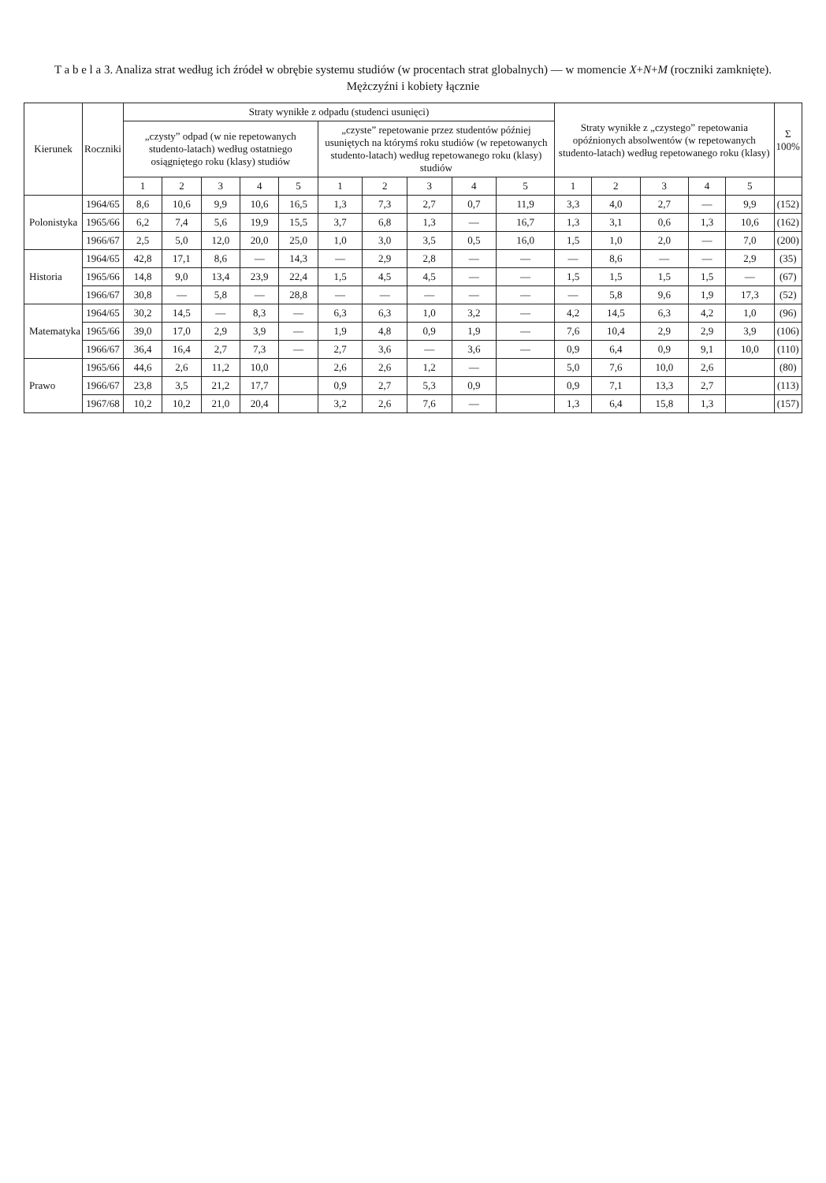T a b e l a 3. Analiza strat według ich źródeł w obrębie systemu studiów (w procentach strat globalnych) — w momencie X+N+M (roczniki zamknięte).
Mężczyźni i kobiety łącznie
| Kierunek | Roczniki | Straty wynikłe z odpadu (studenci usunięci) | | | | | | | | | | Straty wynikłe z „czystego” repetowania opóźnionych absolwentów (w repetowanych studento-latach) według repetowanego roku (klasy) | | | | | Σ 100% |
| --- | --- | --- | --- | --- | --- | --- | --- | --- | --- | --- | --- | --- | --- | --- | --- | --- | --- |
| | | „czysty” odpad (w nie repetowanych studento-latach) według ostatniego osiągniętego roku (klasy) studiów | | | | | „czyste” repetowanie przez studentów później usuniętych na którymś roku studiów (w repetowanych studento-latach) według repetowanego roku (klasy) studiów | | | | | | | | | | |
| | | 1 | 2 | 3 | 4 | 5 | 1 | 2 | 3 | 4 | 5 | 1 | 2 | 3 | 4 | 5 | |
| Polonistyka | 1964/65 | 8,6 | 10,6 | 9,9 | 10,6 | 16,5 | 1,3 | 7,3 | 2,7 | 0,7 | 11,9 | 3,3 | 4,0 | 2,7 | — | 9,9 | (152) |
| | 1965/66 | 6,2 | 7,4 | 5,6 | 19,9 | 15,5 | 3,7 | 6,8 | 1,3 | — | 16,7 | 1,3 | 3,1 | 0,6 | 1,3 | 10,6 | (162) |
| | 1966/67 | 2,5 | 5,0 | 12,0 | 20,0 | 25,0 | 1,0 | 3,0 | 3,5 | 0,5 | 16,0 | 1,5 | 1,0 | 2,0 | — | 7,0 | (200) |
| Historia | 1964/65 | 42,8 | 17,1 | 8,6 | — | 14,3 | — | 2,9 | 2,8 | — | — | — | 8,6 | — | — | 2,9 | (35) |
| | 1965/66 | 14,8 | 9,0 | 13,4 | 23,9 | 22,4 | 1,5 | 4,5 | 4,5 | — | — | 1,5 | 1,5 | 1,5 | 1,5 | — | (67) |
| | 1966/67 | 30,8 | — | 5,8 | — | 28,8 | — | — | — | — | — | — | 5,8 | 9,6 | 1,9 | 17,3 | (52) |
| Matematyka | 1964/65 | 30,2 | 14,5 | — | 8,3 | — | 6,3 | 6,3 | 1,0 | 3,2 | — | 4,2 | 14,5 | 6,3 | 4,2 | 1,0 | (96) |
| | 1965/66 | 39,0 | 17,0 | 2,9 | 3,9 | — | 1,9 | 4,8 | 0,9 | 1,9 | — | 7,6 | 10,4 | 2,9 | 2,9 | 3,9 | (106) |
| | 1966/67 | 36,4 | 16,4 | 2,7 | 7,3 | — | 2,7 | 3,6 | — | 3,6 | — | 0,9 | 6,4 | 0,9 | 9,1 | 10,0 | (110) |
| Prawo | 1965/66 | 44,6 | 2,6 | 11,2 | 10,0 | | 2,6 | 2,6 | 1,2 | — | | 5,0 | 7,6 | 10,0 | 2,6 | | (80) |
| | 1966/67 | 23,8 | 3,5 | 21,2 | 17,7 | | 0,9 | 2,7 | 5,3 | 0,9 | | 0,9 | 7,1 | 13,3 | 2,7 | | (113) |
| | 1967/68 | 10,2 | 10,2 | 21,0 | 20,4 | | 3,2 | 2,6 | 7,6 | — | | 1,3 | 6,4 | 15,8 | 1,3 | | (157) |